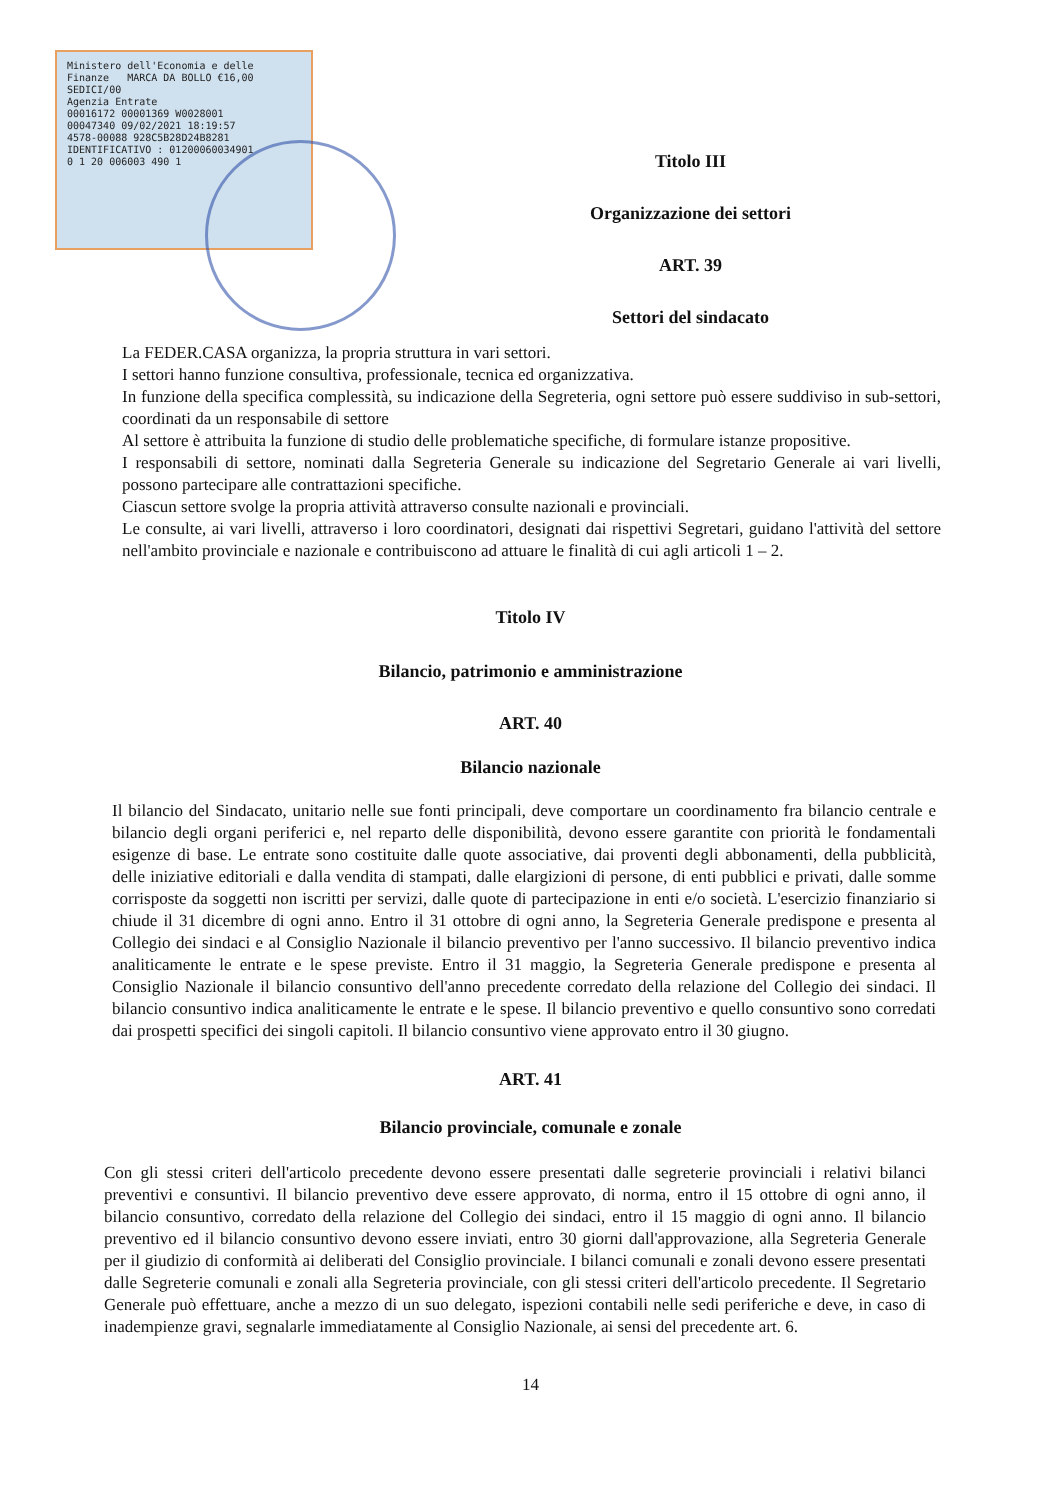Ministero dell'Economia e delle Finanze MARCA DA BOLLO €16,00 SEDICI/00
Agenzia Entrate
00016172 00001369 W0028001
00047340 09/02/2021 18:19:57
4578-00088 928C5B28D24B8281
IDENTIFICATIVO : 01200060034901
0 1 20 006003 490 1
Titolo III
Organizzazione dei settori
ART. 39
Settori del sindacato
La FEDER.CASA organizza, la propria struttura in vari settori.
I settori hanno funzione consultiva, professionale, tecnica ed organizzativa.
In funzione della specifica complessità, su indicazione della Segreteria, ogni settore può essere suddiviso in sub-settori, coordinati da un responsabile di settore
Al settore è attribuita la funzione di studio delle problematiche specifiche, di formulare istanze propositive.
I responsabili di settore, nominati dalla Segreteria Generale su indicazione del Segretario Generale ai vari livelli, possono partecipare alle contrattazioni specifiche.
Ciascun settore svolge la propria attività attraverso consulte nazionali e provinciali.
Le consulte, ai vari livelli, attraverso i loro coordinatori, designati dai rispettivi Segretari, guidano l'attività del settore nell'ambito provinciale e nazionale e contribuiscono ad attuare le finalità di cui agli articoli 1 – 2.
Titolo IV
Bilancio, patrimonio e amministrazione
ART. 40
Bilancio nazionale
Il bilancio del Sindacato, unitario nelle sue fonti principali, deve comportare un coordinamento fra bilancio centrale e bilancio degli organi periferici e, nel reparto delle disponibilità, devono essere garantite con priorità le fondamentali esigenze di base. Le entrate sono costituite dalle quote associative, dai proventi degli abbonamenti, della pubblicità, delle iniziative editoriali e dalla vendita di stampati, dalle elargizioni di persone, di enti pubblici e privati, dalle somme corrisposte da soggetti non iscritti per servizi, dalle quote di partecipazione in enti e/o società. L'esercizio finanziario si chiude il 31 dicembre di ogni anno. Entro il 31 ottobre di ogni anno, la Segreteria Generale predispone e presenta al Collegio dei sindaci e al Consiglio Nazionale il bilancio preventivo per l'anno successivo. Il bilancio preventivo indica analiticamente le entrate e le spese previste. Entro il 31 maggio, la Segreteria Generale predispone e presenta al Consiglio Nazionale il bilancio consuntivo dell'anno precedente corredato della relazione del Collegio dei sindaci. Il bilancio consuntivo indica analiticamente le entrate e le spese. Il bilancio preventivo e quello consuntivo sono corredati dai prospetti specifici dei singoli capitoli. Il bilancio consuntivo viene approvato entro il 30 giugno.
ART. 41
Bilancio provinciale, comunale e zonale
Con gli stessi criteri dell'articolo precedente devono essere presentati dalle segreterie provinciali i relativi bilanci preventivi e consuntivi. Il bilancio preventivo deve essere approvato, di norma, entro il 15 ottobre di ogni anno, il bilancio consuntivo, corredato della relazione del Collegio dei sindaci, entro il 15 maggio di ogni anno. Il bilancio preventivo ed il bilancio consuntivo devono essere inviati, entro 30 giorni dall'approvazione, alla Segreteria Generale per il giudizio di conformità ai deliberati del Consiglio provinciale. I bilanci comunali e zonali devono essere presentati dalle Segreterie comunali e zonali alla Segreteria provinciale, con gli stessi criteri dell'articolo precedente. Il Segretario Generale può effettuare, anche a mezzo di un suo delegato, ispezioni contabili nelle sedi periferiche e deve, in caso di inadempienze gravi, segnalarle immediatamente al Consiglio Nazionale, ai sensi del precedente art. 6.
14